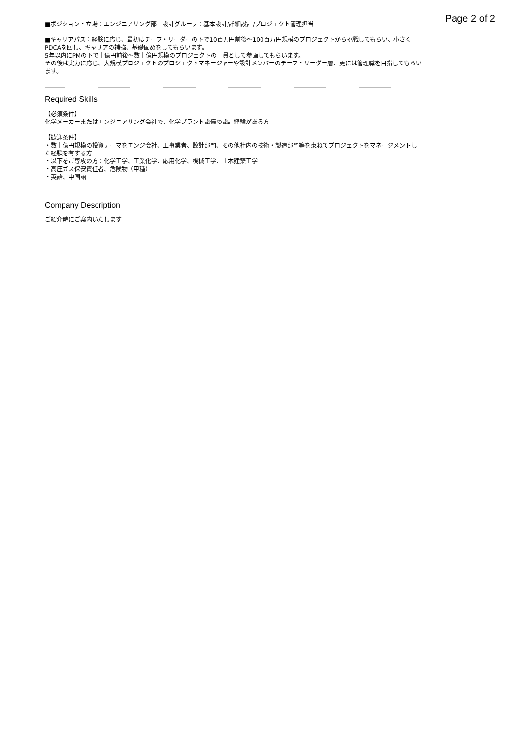Page 2 of 2
■ポジション・立場：エンジニアリング部　設計グループ：基本設計/詳細設計/プロジェクト管理担当
■キャリアパス：経験に応じ、最初はチーフ・リーダーの下で10百万円前後〜100百万円規模のプロジェクトから挑戦してもらい、小さくPDCAを回し、キャリアの補強、基礎固めをしてもらいます。
5年以内にPMの下で十億円前後〜数十億円規模のプロジェクトの一員として参画してもらいます。
その後は実力に応じ、大規模プロジェクトのプロジェクトマネージャーや設計メンバーのチーフ・リーダー層、更には管理職を目指してもらいます。
Required Skills
【必須条件】
化学メーカーまたはエンジニアリング会社で、化学プラント設備の設計経験がある方
【歓迎条件】
・数十億円規模の投資テーマをエンジ会社、工事業者、設計部門、その他社内の技術・製造部門等を束ねてプロジェクトをマネージメントした経験を有する方
・以下をご専攻の方：化学工学、工業化学、応用化学、機械工学、土木建築工学
・高圧ガス保安責任者、危険物（甲種）
・英語、中国語
Company Description
ご紹介時にご案内いたします